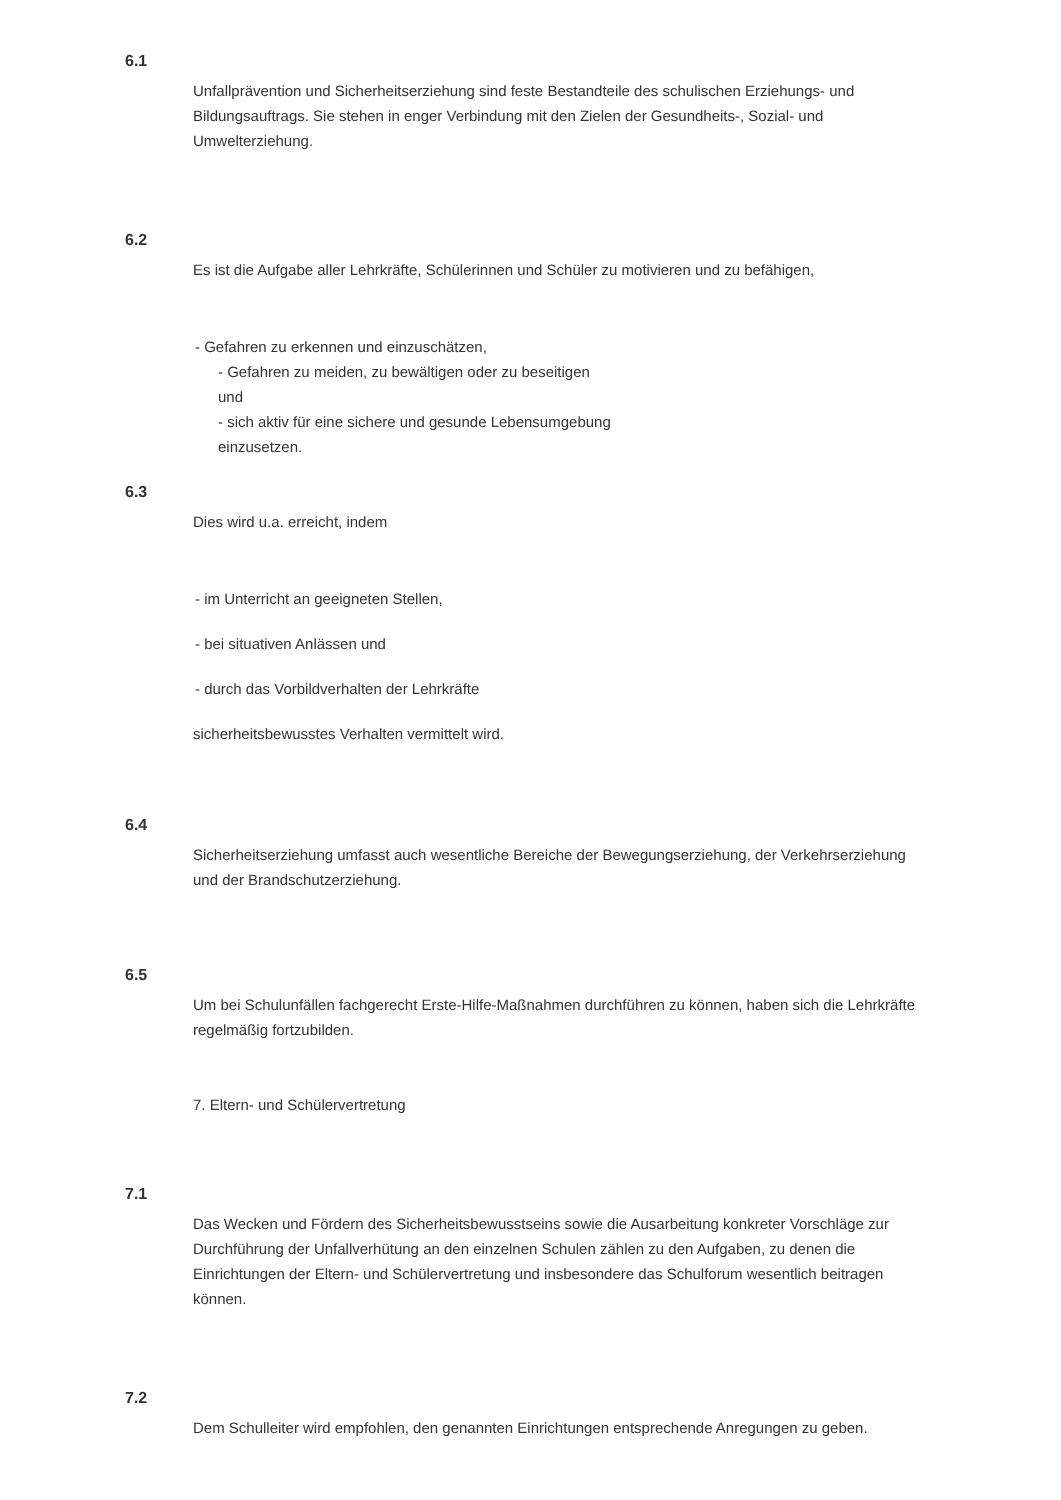6.1
Unfallprävention und Sicherheitserziehung sind feste Bestandteile des schulischen Erziehungs- und Bildungsauftrags. Sie stehen in enger Verbindung mit den Zielen der Gesundheits-, Sozial- und Umwelterziehung.
6.2
Es ist die Aufgabe aller Lehrkräfte, Schülerinnen und Schüler zu motivieren und zu befähigen,
- Gefahren zu erkennen und einzuschätzen,
- Gefahren zu meiden, zu bewältigen oder zu beseitigen
und
- sich aktiv für eine sichere und gesunde Lebensumgebung
einzusetzen.
6.3
Dies wird u.a. erreicht, indem
- im Unterricht an geeigneten Stellen,
- bei situativen Anlässen und
- durch das Vorbildverhalten der Lehrkräfte
sicherheitsbewusstes Verhalten vermittelt wird.
6.4
Sicherheitserziehung umfasst auch wesentliche Bereiche der Bewegungserziehung, der Verkehrserziehung und der Brandschutzerziehung.
6.5
Um bei Schulunfällen fachgerecht Erste-Hilfe-Maßnahmen durchführen zu können, haben sich die Lehrkräfte regelmäßig fortzubilden.
7. Eltern- und Schülervertretung
7.1
Das Wecken und Fördern des Sicherheitsbewusstseins sowie die Ausarbeitung konkreter Vorschläge zur Durchführung der Unfallverhütung an den einzelnen Schulen zählen zu den Aufgaben, zu denen die Einrichtungen der Eltern- und Schülervertretung und insbesondere das Schulforum wesentlich beitragen können.
7.2
Dem Schulleiter wird empfohlen, den genannten Einrichtungen entsprechende Anregungen zu geben.